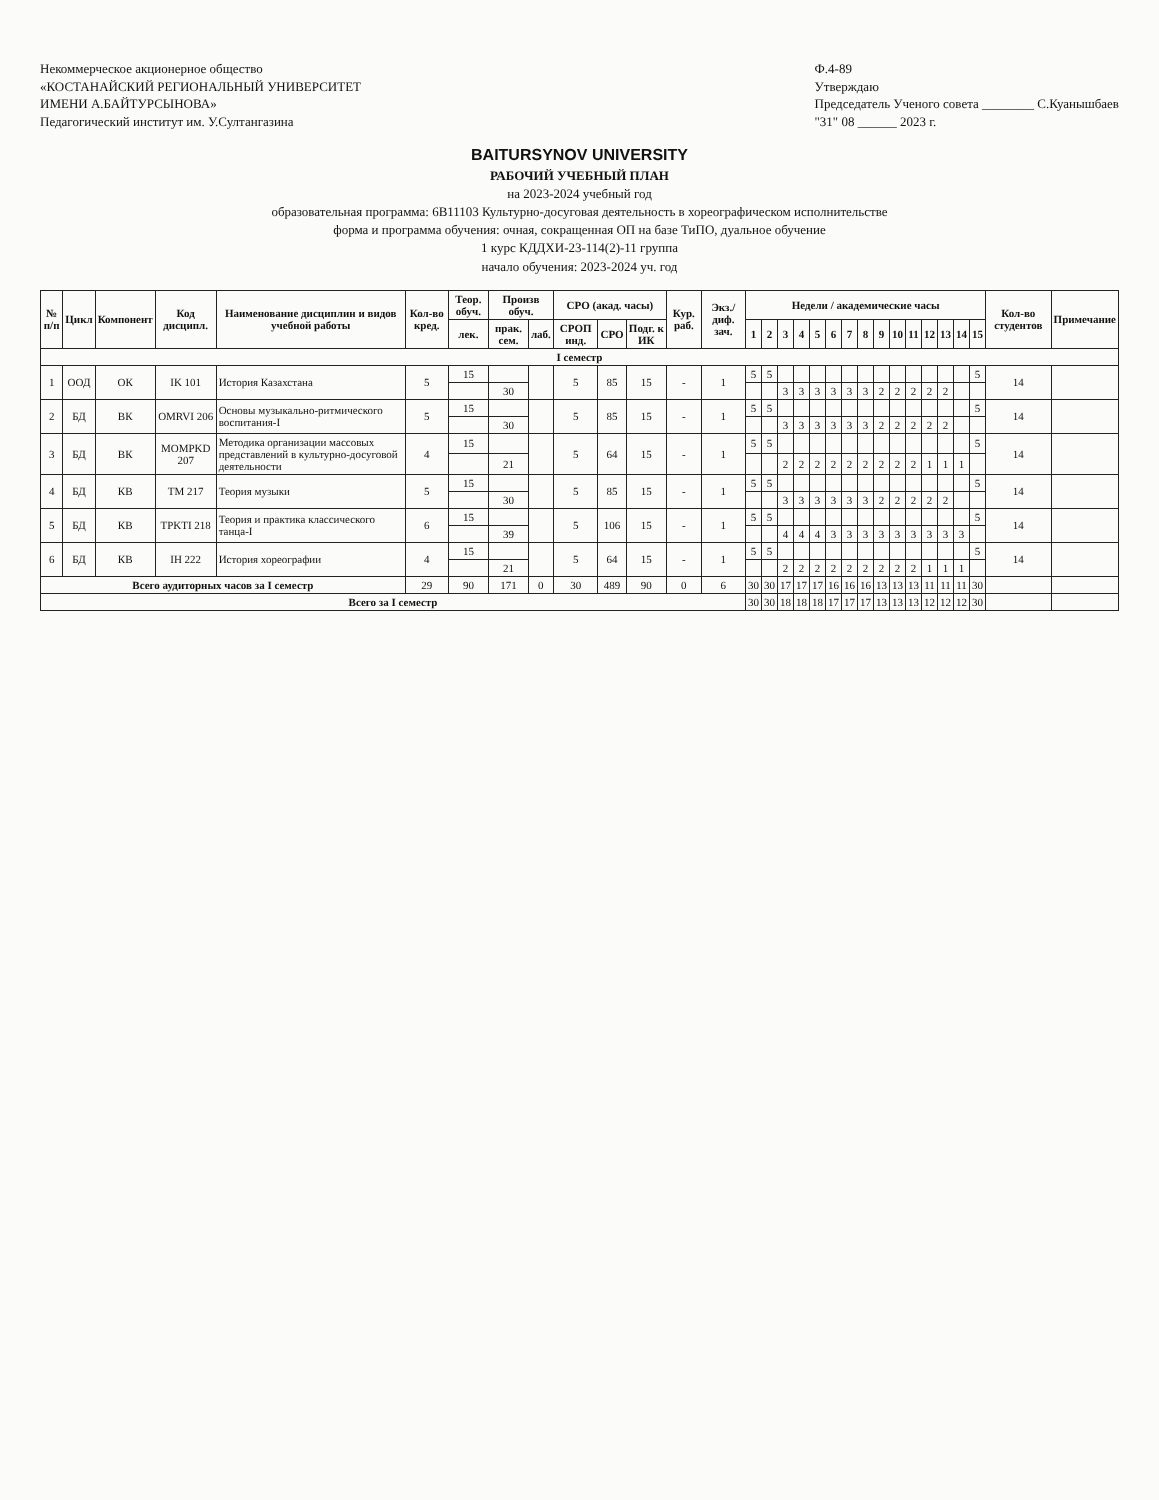Некоммерческое акционерное общество
«КОСТАНАЙСКИЙ РЕГИОНАЛЬНЫЙ УНИВЕРСИТЕТ
ИМЕНИ А.БАЙТУРСЫНОВА»
Педагогический институт им. У.Султангазина
Ф.4-89
Утверждаю
Председатель Ученого совета ________ С.Куанышбаев
"31" 08 ______ 2023 г.
BAITURSYNOV UNIVERSITY
РАБОЧИЙ УЧЕБНЫЙ ПЛАН
на 2023-2024 учебный год
образовательная программа: 6В11103 Культурно-досуговая деятельность в хореографическом исполнительстве
форма и программа обучения: очная, сокращенная ОП на базе ТиПО, дуальное обучение
1 курс КДДХИ-23-114(2)-11 группа
начало обучения: 2023-2024 уч. год
| № п/п | Цикл | Компонент | Код дисципл. | Наименование дисциплин и видов учебной работы | Кол-во кред. | Теор. обуч. | Произв обуч. | | СРО (акад. часы) | | | Кур. раб. | Экз./ диф. зач. | Недели / академические часы | | | | | | | | | | | | | | | Кол-во студентов | Примечание |
| --- | --- | --- | --- | --- | --- | --- | --- | --- | --- | --- | --- | --- | --- | --- | --- | --- | --- | --- | --- | --- | --- | --- | --- | --- | --- | --- | --- | --- | --- | --- |
| | | | | | | лек. | прак. сем. | лаб. | СРОП инд. | СРО | Подг. к ИК | | | 1 | 2 | 3 | 4 | 5 | 6 | 7 | 8 | 9 | 10 | 11 | 12 | 13 | 14 | 15 | | |
| I семестр | | | | | | | | | | | | | | | | | | | | | | | | | | | | | | |
| 1 | ООД | ОК | IK 101 | История Казахстана | 5 | 15 | | | 5 | 85 | 15 | - | 1 | 5 | 5 | | | | | | | | | | | | | 5 | 14 | |
| | | | | | | | 30 | | | | | | | | | 3 | 3 | 3 | 3 | 3 | 3 | 2 | 2 | 2 | 2 | 2 | | | | |
| 2 | БД | ВК | OMRVI 206 | Основы музыкально-ритмического воспитания-I | 5 | 15 | | | 5 | 85 | 15 | - | 1 | 5 | 5 | | | | | | | | | | | | | 5 | 14 | |
| | | | | | | | 30 | | | | | | | | | 3 | 3 | 3 | 3 | 3 | 3 | 2 | 2 | 2 | 2 | 2 | | | | |
| 3 | БД | ВК | MOMPKD 207 | Методика организации массовых представлений в культурно-досуговой деятельности | 4 | 15 | | | 5 | 64 | 15 | - | 1 | 5 | 5 | | | | | | | | | | | | | 5 | 14 | |
| | | | | | | | 21 | | | | | | | | | 2 | 2 | 2 | 2 | 2 | 2 | 2 | 2 | 2 | 1 | 1 | 1 | | | |
| 4 | БД | КВ | TM 217 | Теория музыки | 5 | 15 | | | 5 | 85 | 15 | - | 1 | 5 | 5 | | | | | | | | | | | | | 5 | 14 | |
| | | | | | | | 30 | | | | | | | | | 3 | 3 | 3 | 3 | 3 | 3 | 2 | 2 | 2 | 2 | 2 | | | | |
| 5 | БД | КВ | TPKTI 218 | Теория и практика классического танца-I | 6 | 15 | | | 5 | 106 | 15 | - | 1 | 5 | 5 | | | | | | | | | | | | | 5 | 14 | |
| | | | | | | | 39 | | | | | | | | | 4 | 4 | 4 | 3 | 3 | 3 | 3 | 3 | 3 | 3 | 3 | 3 | | | |
| 6 | БД | КВ | IH 222 | История хореографии | 4 | 15 | | | 5 | 64 | 15 | - | 1 | 5 | 5 | | | | | | | | | | | | | 5 | 14 | |
| | | | | | | | 21 | | | | | | | | | 2 | 2 | 2 | 2 | 2 | 2 | 2 | 2 | 2 | 1 | 1 | 1 | | | |
| Всего аудиторных часов за I семестр | | | | | 29 | 90 | 171 | 0 | 30 | 489 | 90 | 0 | 6 | 30 | 30 | 17 | 17 | 17 | 16 | 16 | 16 | 13 | 13 | 13 | 11 | 11 | 11 | 30 | | |
| Всего за I семестр | | | | | | | | | | | | | | 30 | 30 | 18 | 18 | 18 | 17 | 17 | 17 | 13 | 13 | 13 | 12 | 12 | 12 | 30 | | |